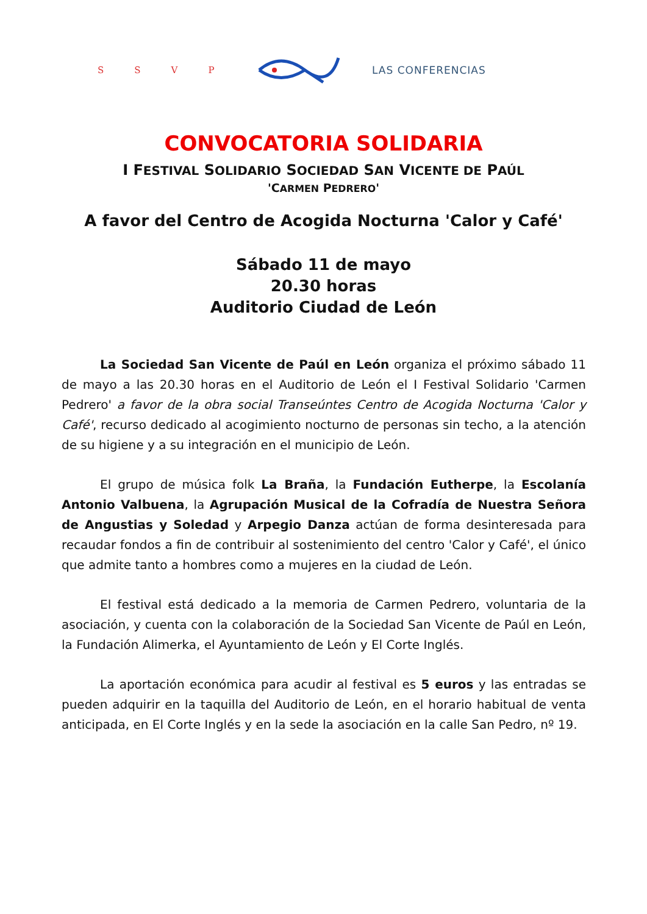SSVP LAS CONFERENCIAS
CONVOCATORIA SOLIDARIA
I FESTIVAL SOLIDARIO SOCIEDAD SAN VICENTE DE PAÚL
'CARMEN PEDRERO'
A favor del Centro de Acogida Nocturna 'Calor y Café'
Sábado 11 de mayo
20.30 horas
Auditorio Ciudad de León
La Sociedad San Vicente de Paúl en León organiza el próximo sábado 11 de mayo a las 20.30 horas en el Auditorio de León el I Festival Solidario 'Carmen Pedrero' a favor de la obra social Transeúntes Centro de Acogida Nocturna 'Calor y Café', recurso dedicado al acogimiento nocturno de personas sin techo, a la atención de su higiene y a su integración en el municipio de León.
El grupo de música folk La Braña, la Fundación Eutherpe, la Escolanía Antonio Valbuena, la Agrupación Musical de la Cofradía de Nuestra Señora de Angustias y Soledad y Arpegio Danza actúan de forma desinteresada para recaudar fondos a fin de contribuir al sostenimiento del centro 'Calor y Café', el único que admite tanto a hombres como a mujeres en la ciudad de León.
El festival está dedicado a la memoria de Carmen Pedrero, voluntaria de la asociación, y cuenta con la colaboración de la Sociedad San Vicente de Paúl en León, la Fundación Alimerka, el Ayuntamiento de León y El Corte Inglés.
La aportación económica para acudir al festival es 5 euros y las entradas se pueden adquirir en la taquilla del Auditorio de León, en el horario habitual de venta anticipada, en El Corte Inglés y en la sede la asociación en la calle San Pedro, nº 19.